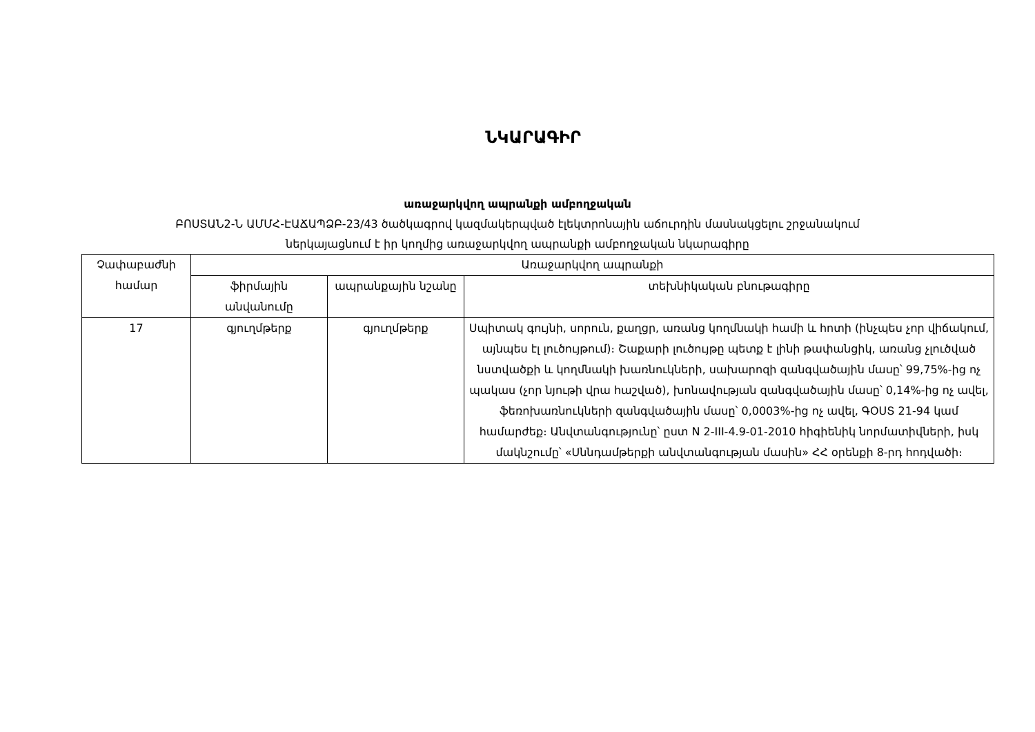ՆԿԱՐԱԳԻՐ
առաջարկվող ապրանքի ամբողջական
ԲՈՍՏԱՆ2-Ն ԱՄՄՀ-ԷԱՃԱՊՁԲ-23/43 ծածկագրով կազմակերպված էլեկտրոնային աճուրդին մասնակցելու շրջանակում
ներկայացնում է իր կողմից առաջարկվող ապրանքի ամբողջական նկարագիրը
| Չափաբաժնի համար | Առաջարկվող ապրանքի | | |
| --- | --- | --- | --- |
| | ֆիրմային անվանումը | ապրանքային նշանը | տեխնիկական բնութագիրը |
| 17 | գյուղմթերք | գյուղմթերք | Սպիտակ գույնի, սորուն, քաղցր, առանց կողմնակի համի և հոտի (ինչպես չոր վիճակում, այնպես էլ լուծույթում)։ Շաքարի լուծույթը պետք է լինի թափանցիկ, առանց չլուծված նստվածքի և կողմնակի խառնուկների, սախարոզի զանգվածային մասը՝ 99,75%-ից ոչ պակաս (չոր նյութի վրա հաշված), խոնավության զանգվածային մասը՝ 0,14%-ից ոչ ավել, ֆեռոխառնուկների զանգվածային մասը՝ 0,0003%-ից ոչ ավել, ԳՕՍՏ 21-94 կամ համարժեք։ Անվտանգությունը՝ ըստ N 2-III-4.9-01-2010 հիգիենիկ նորմատիվների, իսկ մակնշումը՝ «Սննդամթերքի անվտանգության մասին» ՀՀ օրենքի 8-րդ հոդվածի։ |